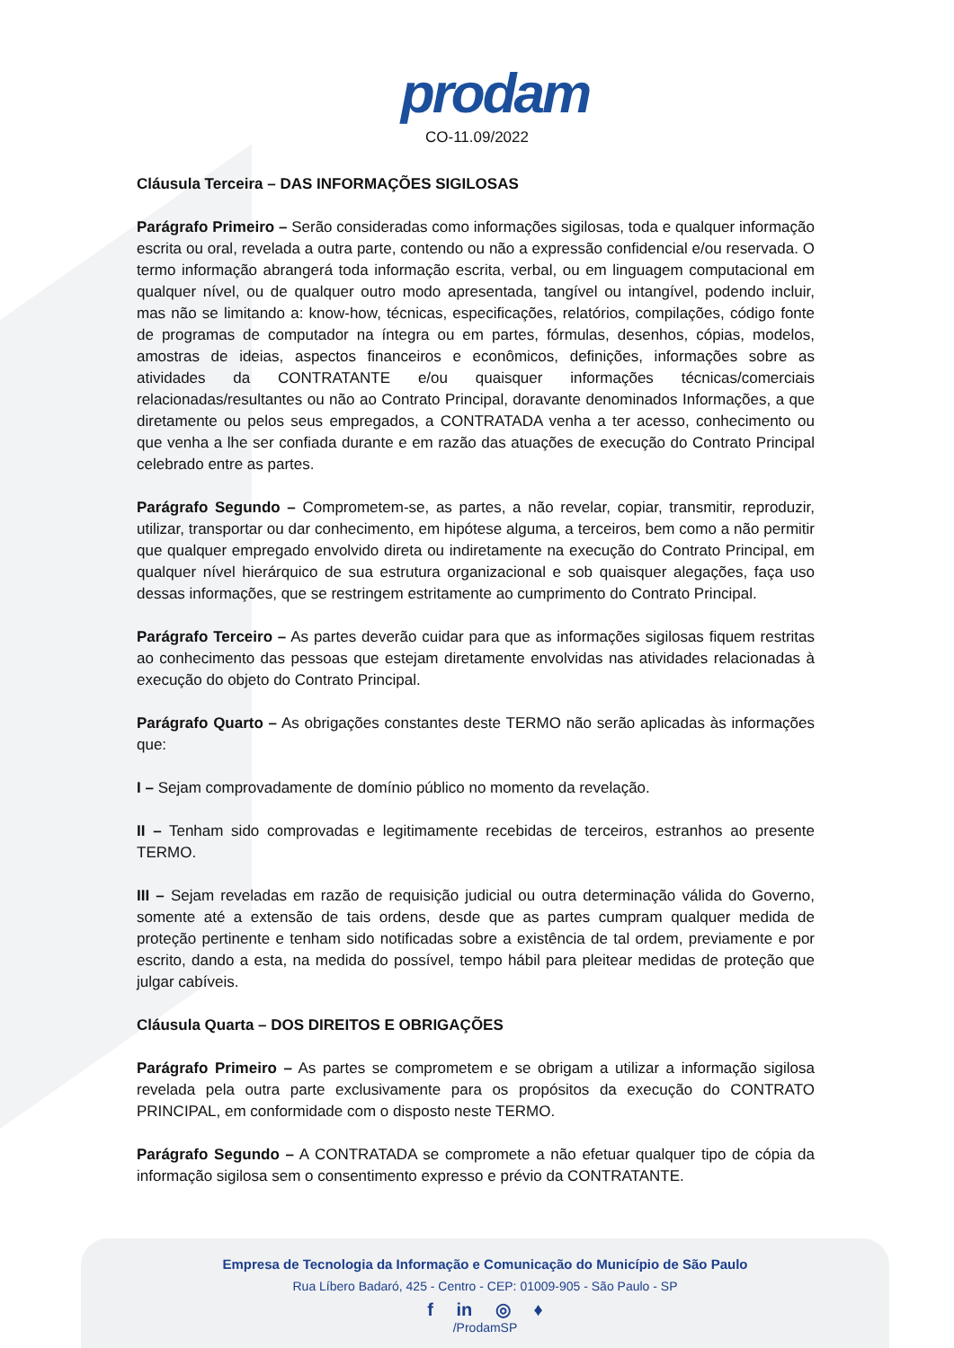prodam
CO-11.09/2022
Cláusula Terceira – DAS INFORMAÇÕES SIGILOSAS
Parágrafo Primeiro – Serão consideradas como informações sigilosas, toda e qualquer informação escrita ou oral, revelada a outra parte, contendo ou não a expressão confidencial e/ou reservada. O termo informação abrangerá toda informação escrita, verbal, ou em linguagem computacional em qualquer nível, ou de qualquer outro modo apresentada, tangível ou intangível, podendo incluir, mas não se limitando a: know-how, técnicas, especificações, relatórios, compilações, código fonte de programas de computador na íntegra ou em partes, fórmulas, desenhos, cópias, modelos, amostras de ideias, aspectos financeiros e econômicos, definições, informações sobre as atividades da CONTRATANTE e/ou quaisquer informações técnicas/comerciais relacionadas/resultantes ou não ao Contrato Principal, doravante denominados Informações, a que diretamente ou pelos seus empregados, a CONTRATADA venha a ter acesso, conhecimento ou que venha a lhe ser confiada durante e em razão das atuações de execução do Contrato Principal celebrado entre as partes.
Parágrafo Segundo – Comprometem-se, as partes, a não revelar, copiar, transmitir, reproduzir, utilizar, transportar ou dar conhecimento, em hipótese alguma, a terceiros, bem como a não permitir que qualquer empregado envolvido direta ou indiretamente na execução do Contrato Principal, em qualquer nível hierárquico de sua estrutura organizacional e sob quaisquer alegações, faça uso dessas informações, que se restringem estritamente ao cumprimento do Contrato Principal.
Parágrafo Terceiro – As partes deverão cuidar para que as informações sigilosas fiquem restritas ao conhecimento das pessoas que estejam diretamente envolvidas nas atividades relacionadas à execução do objeto do Contrato Principal.
Parágrafo Quarto – As obrigações constantes deste TERMO não serão aplicadas às informações que:
I – Sejam comprovadamente de domínio público no momento da revelação.
II – Tenham sido comprovadas e legitimamente recebidas de terceiros, estranhos ao presente TERMO.
III – Sejam reveladas em razão de requisição judicial ou outra determinação válida do Governo, somente até a extensão de tais ordens, desde que as partes cumpram qualquer medida de proteção pertinente e tenham sido notificadas sobre a existência de tal ordem, previamente e por escrito, dando a esta, na medida do possível, tempo hábil para pleitear medidas de proteção que julgar cabíveis.
Cláusula Quarta – DOS DIREITOS E OBRIGAÇÕES
Parágrafo Primeiro – As partes se comprometem e se obrigam a utilizar a informação sigilosa revelada pela outra parte exclusivamente para os propósitos da execução do CONTRATO PRINCIPAL, em conformidade com o disposto neste TERMO.
Parágrafo Segundo – A CONTRATADA se compromete a não efetuar qualquer tipo de cópia da informação sigilosa sem o consentimento expresso e prévio da CONTRATANTE.
Empresa de Tecnologia da Informação e Comunicação do Município de São Paulo
Rua Líbero Badaró, 425 - Centro - CEP: 01009-905 - São Paulo - SP
f in ◎ ♦
/ProdamSP